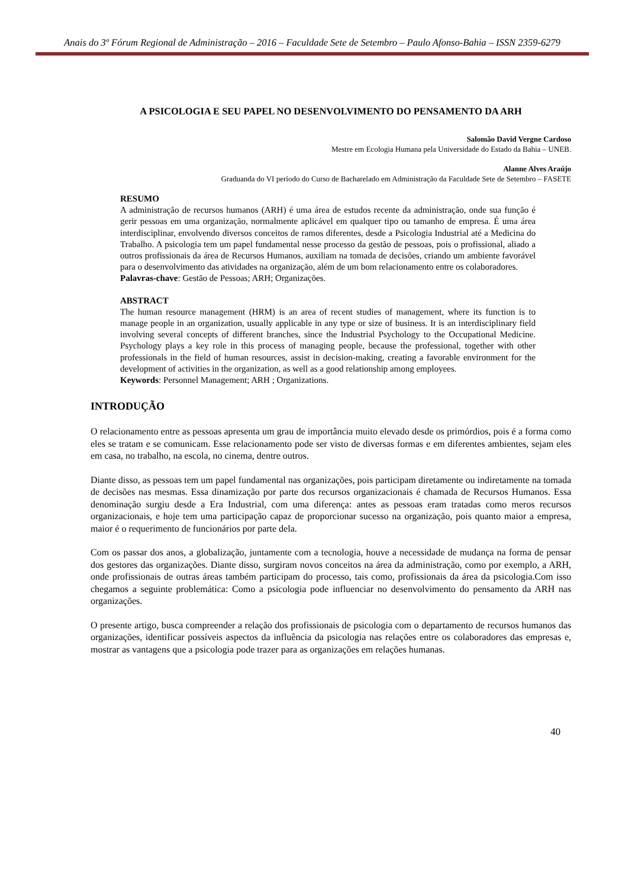Anais do 3º Fórum Regional de Administração – 2016 – Faculdade Sete de Setembro – Paulo Afonso-Bahia – ISSN 2359-6279
A PSICOLOGIA E SEU PAPEL NO DESENVOLVIMENTO DO PENSAMENTO DA ARH
Salomão David Vergne Cardoso
Mestre em Ecologia Humana pela Universidade do Estado da Bahia – UNEB.
Alanne Alves Araújo
Graduanda do VI período do Curso de Bacharelado em Administração da Faculdade Sete de Setembro – FASETE
RESUMO
A administração de recursos humanos (ARH) é uma área de estudos recente da administração, onde sua função é gerir pessoas em uma organização, normalmente aplicável em qualquer tipo ou tamanho de empresa. É uma área interdisciplinar, envolvendo diversos conceitos de ramos diferentes, desde a Psicologia Industrial até a Medicina do Trabalho. A psicologia tem um papel fundamental nesse processo da gestão de pessoas, pois o profissional, aliado a outros profissionais da área de Recursos Humanos, auxiliam na tomada de decisões, criando um ambiente favorável para o desenvolvimento das atividades na organização, além de um bom relacionamento entre os colaboradores.
Palavras-chave: Gestão de Pessoas; ARH; Organizações.
ABSTRACT
The human resource management (HRM) is an area of recent studies of management, where its function is to manage people in an organization, usually applicable in any type or size of business. It is an interdisciplinary field involving several concepts of different branches, since the Industrial Psychology to the Occupational Medicine. Psychology plays a key role in this process of managing people, because the professional, together with other professionals in the field of human resources, assist in decision-making, creating a favorable environment for the development of activities in the organization, as well as a good relationship among employees.
Keywords: Personnel Management; ARH ; Organizations.
INTRODUÇÃO
O relacionamento entre as pessoas apresenta um grau de importância muito elevado desde os primórdios, pois é a forma como eles se tratam e se comunicam. Esse relacionamento pode ser visto de diversas formas e em diferentes ambientes, sejam eles em casa, no trabalho, na escola, no cinema, dentre outros.
Diante disso, as pessoas tem um papel fundamental nas organizações, pois participam diretamente ou indiretamente na tomada de decisões nas mesmas. Essa dinamização por parte dos recursos organizacionais é chamada de Recursos Humanos. Essa denominação surgiu desde a Era Industrial, com uma diferença: antes as pessoas eram tratadas como meros recursos organizacionais, e hoje tem uma participação capaz de proporcionar sucesso na organização, pois quanto maior a empresa, maior é o requerimento de funcionários por parte dela.
Com os passar dos anos, a globalização, juntamente com a tecnologia, houve a necessidade de mudança na forma de pensar dos gestores das organizações. Diante disso, surgiram novos conceitos na área da administração, como por exemplo, a ARH, onde profissionais de outras áreas também participam do processo, tais como, profissionais da área da psicologia.Com isso chegamos a seguinte problemática: Como a psicologia pode influenciar no desenvolvimento do pensamento da ARH nas organizações.
O presente artigo, busca compreender a relação dos profissionais de psicologia com o departamento de recursos humanos das organizações, identificar possíveis aspectos da influência da psicologia nas relações entre os colaboradores das empresas e, mostrar as vantagens que a psicologia pode trazer para as organizações em relações humanas.
40